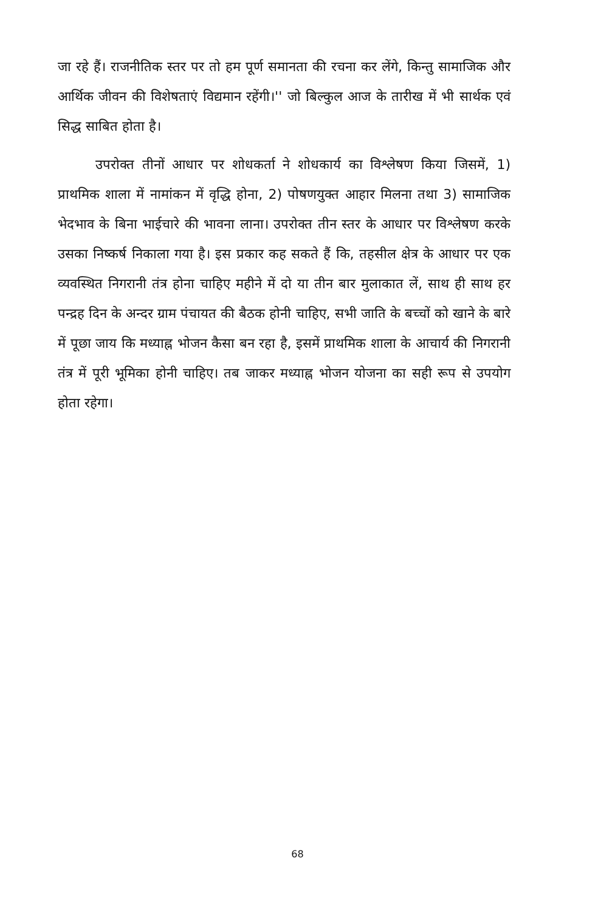जा रहे हैं। राजनीतिक स्तर पर तो हम पूर्ण समानता की रचना कर लेंगे, किन्तु सामाजिक और आर्थिक जीवन की विशेषताएं विद्यमान रहेंगी।'' जो बिल्कुल आज के तारीख में भी सार्थक एवं सिद्ध साबित होता है।
उपरोक्त तीनों आधार पर शोधकर्ता ने शोधकार्य का विश्लेषण किया जिसमें, 1) प्राथमिक शाला में नामांकन में वृद्धि होना, 2) पोषणयुक्त आहार मिलना तथा 3) सामाजिक भेदभाव के बिना भाईचारे की भावना लाना। उपरोक्त तीन स्तर के आधार पर विश्लेषण करके उसका निष्कर्ष निकाला गया है। इस प्रकार कह सकते हैं कि, तहसील क्षेत्र के आधार पर एक व्यवस्थित निगरानी तंत्र होना चाहिए महीने में दो या तीन बार मुलाकात लें, साथ ही साथ हर पन्द्रह दिन के अन्दर ग्राम पंचायत की बैठक होनी चाहिए, सभी जाति के बच्चों को खाने के बारे में पूछा जाय कि मध्याह्न भोजन कैसा बन रहा है, इसमें प्राथमिक शाला के आचार्य की निगरानी तंत्र में पूरी भूमिका होनी चाहिए। तब जाकर मध्याह्न भोजन योजना का सही रूप से उपयोग होता रहेगा।
68